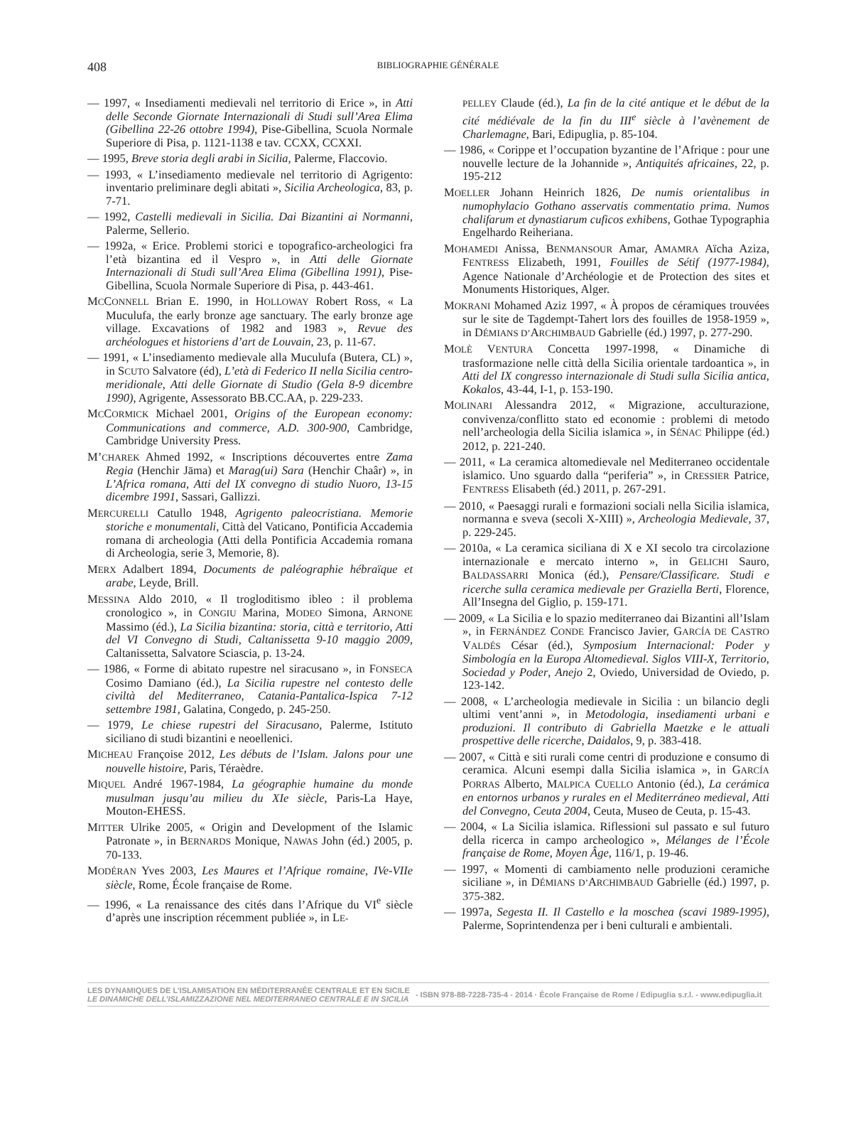408
BIBLIOGRAPHIE GÉNÉRALE
— 1997, « Insediamenti medievali nel territorio di Erice », in Atti delle Seconde Giornate Internazionali di Studi sull’Area Elima (Gibellina 22-26 ottobre 1994), Pise-Gibellina, Scuola Normale Superiore di Pisa, p. 1121-1138 e tav. CCXX, CCXXI.
— 1995, Breve storia degli arabi in Sicilia, Palerme, Flaccovio.
— 1993, « L’insediamento medievale nel territorio di Agrigento: inventario preliminare degli abitati », Sicilia Archeologica, 83, p. 7-71.
— 1992, Castelli medievali in Sicilia. Dai Bizantini ai Normanni, Palerme, Sellerio.
— 1992a, « Erice. Problemi storici e topografico-archeologici fra l’età bizantina ed il Vespro », in Atti delle Giornate Internazionali di Studi sull’Area Elima (Gibellina 1991), Pise-Gibellina, Scuola Normale Superiore di Pisa, p. 443-461.
MCCONNELL Brian E. 1990, in HOLLOWAY Robert Ross, « La Muculufa, the early bronze age sanctuary. The early bronze age village. Excavations of 1982 and 1983 », Revue des archéologues et historiens d’art de Louvain, 23, p. 11-67.
— 1991, « L’insediamento medievale alla Muculufa (Butera, CL) », in SCUTO Salvatore (éd), L’età di Federico II nella Sicilia centro-meridionale, Atti delle Giornate di Studio (Gela 8-9 dicembre 1990), Agrigente, Assessorato BB.CC.AA, p. 229-233.
MCCORMICK Michael 2001, Origins of the European economy: Communications and commerce, A.D. 300-900, Cambridge, Cambridge University Press.
M’CHAREK Ahmed 1992, « Inscriptions découvertes entre Zama Regia (Henchir Jāma) et Marag(ui) Sara (Henchir Chaâr) », in L’Africa romana, Atti del IX convegno di studio Nuoro, 13-15 dicembre 1991, Sassari, Gallizzi.
MERCURELLI Catullo 1948, Agrigento paleocristiana. Memorie storiche e monumentali, Città del Vaticano, Pontificia Accademia romana di archeologia (Atti della Pontificia Accademia romana di Archeologia, serie 3, Memorie, 8).
MERX Adalbert 1894, Documents de paléographie hébraïque et arabe, Leyde, Brill.
MESSINA Aldo 2010, « Il trogloditismo ibleo : il problema cronologico », in CONGIU Marina, MODEO Simona, ARNONE Massimo (éd.), La Sicilia bizantina: storia, città e territorio, Atti del VI Convegno di Studi, Caltanissetta 9-10 maggio 2009, Caltanissetta, Salvatore Sciascia, p. 13-24.
— 1986, « Forme di abitato rupestre nel siracusano », in FONSECA Cosimo Damiano (éd.), La Sicilia rupestre nel contesto delle civiltà del Mediterraneo, Catania-Pantalica-Ispica 7-12 settembre 1981, Galatina, Congedo, p. 245-250.
— 1979, Le chiese rupestri del Siracusano, Palerme, Istituto siciliano di studi bizantini e neoellenici.
MICHEAU Françoise 2012, Les débuts de l’Islam. Jalons pour une nouvelle histoire, Paris, Téraèdre.
MIQUEL André 1967-1984, La géographie humaine du monde musulman jusqu’au milieu du XIe siècle, Paris-La Haye, Mouton-EHESS.
MITTER Ulrike 2005, « Origin and Development of the Islamic Patronate », in BERNARDS Monique, NAWAS John (éd.) 2005, p. 70-133.
MODÉRAN Yves 2003, Les Maures et l’Afrique romaine, IVe-VIIe siècle, Rome, École française de Rome.
— 1996, « La renaissance des cités dans l’Afrique du VI<sup>e</sup> siècle d’après une inscription récemment publiée », in LE-
PELLEY Claude (éd.), La fin de la cité antique et le début de la cité médiévale de la fin du III<sup>e</sup> siècle à l’avènement de Charlemagne, Bari, Edipuglia, p. 85-104.
— 1986, « Corippe et l’occupation byzantine de l’Afrique : pour une nouvelle lecture de la Johannide », Antiquités africaines, 22, p. 195-212
MOELLER Johann Heinrich 1826, De numis orientalibus in numophylacio Gothano asservatis commentatio prima. Numos chalifarum et dynastiarum cuficos exhibens, Gothae Typographia Engelhardo Reiheriana.
MOHAMEDI Anissa, BENMANSOUR Amar, AMAMRA Aïcha Aziza, FENTRESS Elizabeth, 1991, Fouilles de Sétif (1977-1984), Agence Nationale d’Archéologie et de Protection des sites et Monuments Historiques, Alger.
MOKRANI Mohamed Aziz 1997, « À propos de céramiques trouvées sur le site de Tagdempt-Tahert lors des fouilles de 1958-1959 », in DÉMIANS D’ARCHIMBAUD Gabrielle (éd.) 1997, p. 277-290.
MOLÈ VENTURA Concetta 1997-1998, « Dinamiche di trasformazione nelle città della Sicilia orientale tardoantica », in Atti del IX congresso internazionale di Studi sulla Sicilia antica, Kokalos, 43-44, I-1, p. 153-190.
MOLINARI Alessandra 2012, « Migrazione, acculturazione, convivenza/conflitto stato ed economie : problemi di metodo nell’archeologia della Sicilia islamica », in SÉNAC Philippe (éd.) 2012, p. 221-240.
— 2011, « La ceramica altomedievale nel Mediterraneo occidentale islamico. Uno sguardo dalla “periferia” », in CRESSIER Patrice, FENTRESS Elisabeth (éd.) 2011, p. 267-291.
— 2010, « Paesaggi rurali e formazioni sociali nella Sicilia islamica, normanna e sveva (secoli X-XIII) », Archeologia Medievale, 37, p. 229-245.
— 2010a, « La ceramica siciliana di X e XI secolo tra circolazione internazionale e mercato interno », in GELICHI Sauro, BALDASSARRI Monica (éd.), Pensare/Classificare. Studi e ricerche sulla ceramica medievale per Graziella Berti, Florence, All’Insegna del Giglio, p. 159-171.
— 2009, « La Sicilia e lo spazio mediterraneo dai Bizantini all’Islam », in FERNÁNDEZ CONDE Francisco Javier, GARCÍA DE CASTRO VALDÉS César (éd.), Symposium Internacional: Poder y Simbología en la Europa Altomedieval. Siglos VIII-X, Territorio, Sociedad y Poder, Anejo 2, Oviedo, Universidad de Oviedo, p. 123-142.
— 2008, « L’archeologia medievale in Sicilia : un bilancio degli ultimi vent’anni », in Metodologia, insediamenti urbani e produzioni. Il contributo di Gabriella Maetzke e le attuali prospettive delle ricerche, Daidalos, 9, p. 383-418.
— 2007, « Città e siti rurali come centri di produzione e consumo di ceramica. Alcuni esempi dalla Sicilia islamica », in GARCÍA PORRAS Alberto, MALPICA CUELLO Antonio (éd.), La cerámica en entornos urbanos y rurales en el Mediterráneo medieval, Atti del Convegno, Ceuta 2004, Ceuta, Museo de Ceuta, p. 15-43.
— 2004, « La Sicilia islamica. Riflessioni sul passato e sul futuro della ricerca in campo archeologico », Mélanges de l’École française de Rome, Moyen Âge, 116/1, p. 19-46.
— 1997, « Momenti di cambiamento nelle produzioni ceramiche siciliane », in DÉMIANS D’ARCHIMBAUD Gabrielle (éd.) 1997, p. 375-382.
— 1997a, Segesta II. Il Castello e la moschea (scavi 1989-1995), Palerme, Soprintendenza per i beni culturali e ambientali.
LES DYNAMIQUES DE L’ISLAMISATION EN MÉDITERRANÉE CENTRALE ET EN SICILE
LE DINAMICHE DELL’ISLAMIZZAZIONE NEL MEDITERRANEO CENTRALE E IN SICILIA
- ISBN 978-88-7228-735-4 - 2014 · École Française de Rome / Edipuglia s.r.l. - www.edipuglia.it